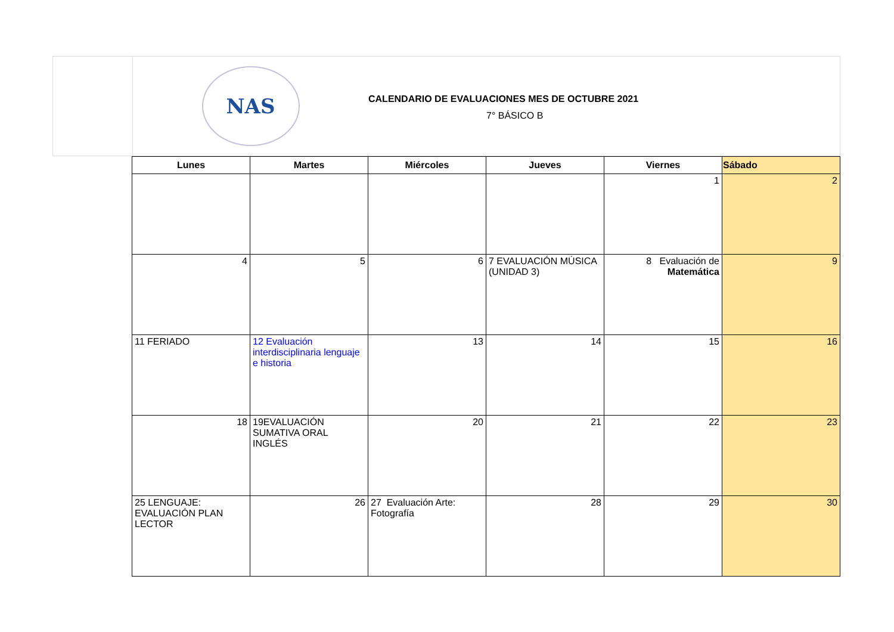NAS
CALENDARIO DE EVALUACIONES MES DE OCTUBRE 2021
7° BÁSICO B
| Lunes | Martes | Miércoles | Jueves | Viernes | Sábado |
| --- | --- | --- | --- | --- | --- |
| | | | | 1 | 2 |
| 4 | 5 | 6 | 7 EVALUACIÓN MÚSICA (UNIDAD 3) | 8 Evaluación de Matemática | 9 |
| 11 FERIADO | 12 Evaluación interdisciplinaria lenguaje e historia | 13 | 14 | 15 | 16 |
| 18 | 19EVALUACIÓN SUMATIVA ORAL INGLÉS | 20 | 21 | 22 | 23 |
| 25 LENGUAJE: EVALUACIÓN PLAN LECTOR | 26 | 27 Evaluación Arte: Fotografía | 28 | 29 | 30 |